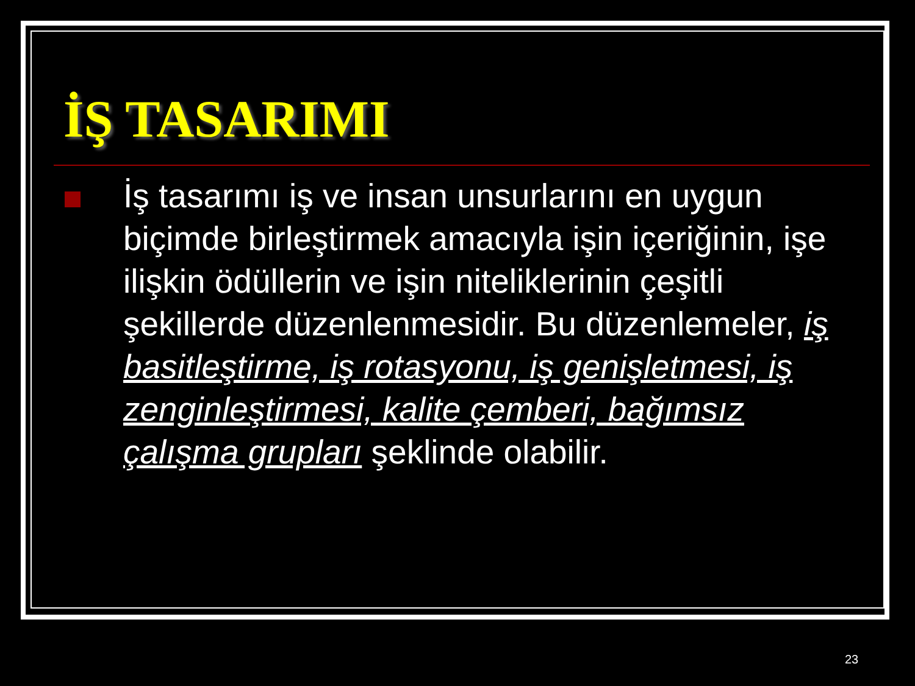İŞ TASARIMI
İş tasarımı iş ve insan unsurlarını en uygun biçimde birleştirmek amacıyla işin içeriğinin, işe ilişkin ödüllerin ve işin niteliklerinin çeşitli şekillerde düzenlenmesidir. Bu düzenlemeler, iş basitleştirme, iş rotasyonu, iş genişletmesi, iş zenginleştirmesi, kalite çemberi, bağımsız çalışma grupları şeklinde olabilir.
23